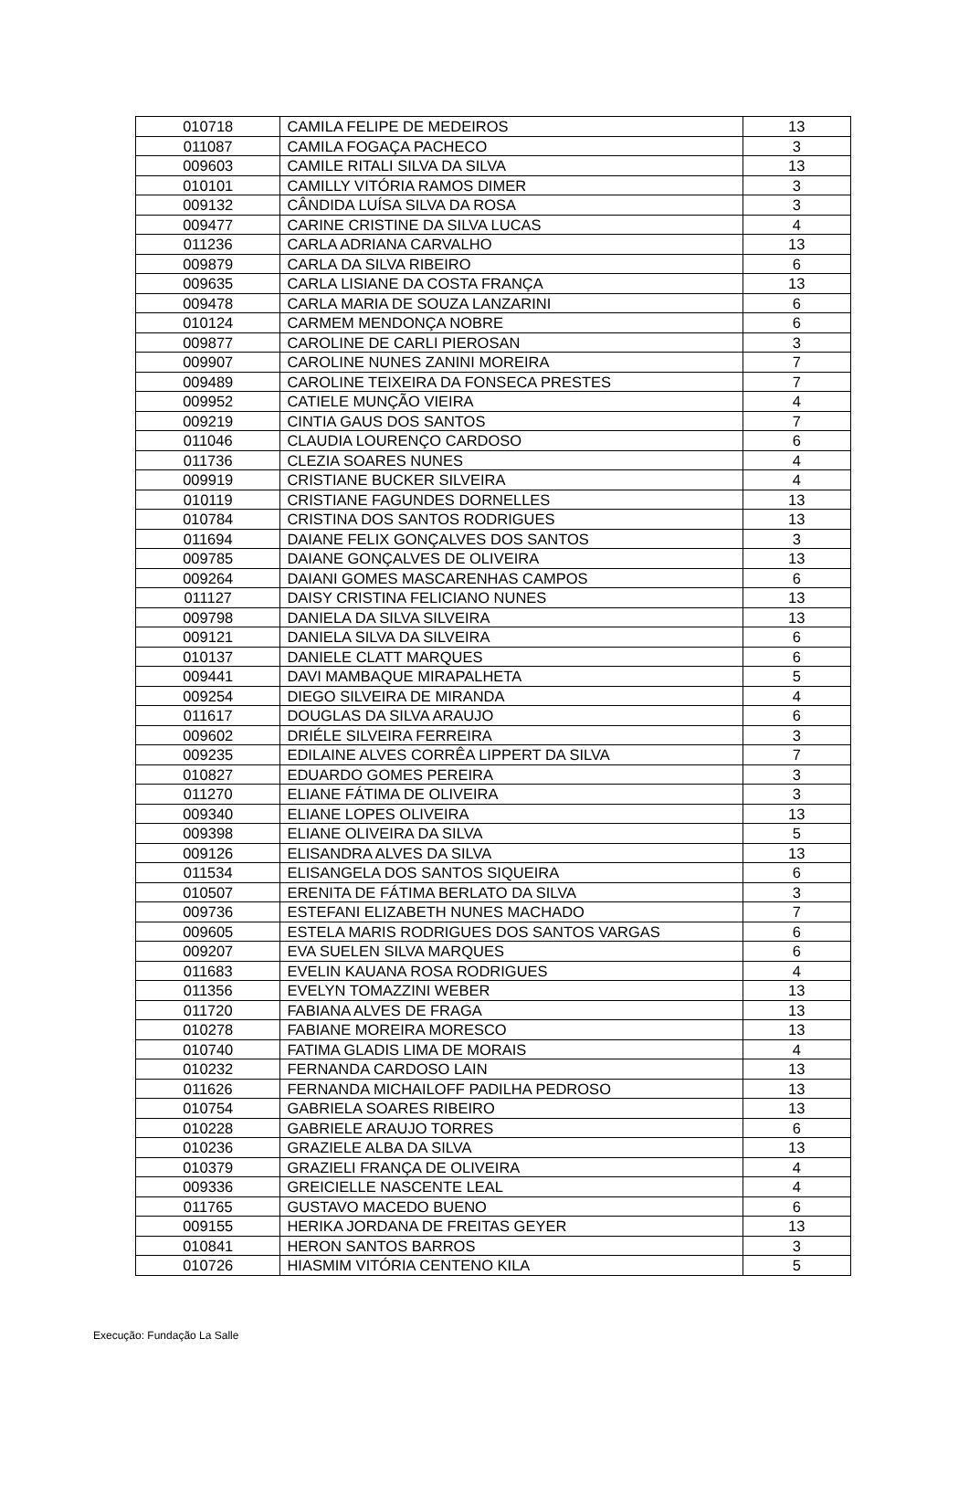| 010718 | CAMILA FELIPE DE MEDEIROS | 13 |
| 011087 | CAMILA FOGAÇA PACHECO | 3 |
| 009603 | CAMILE RITALI SILVA DA SILVA | 13 |
| 010101 | CAMILLY VITÓRIA RAMOS DIMER | 3 |
| 009132 | CÂNDIDA LUÍSA SILVA DA ROSA | 3 |
| 009477 | CARINE CRISTINE DA SILVA LUCAS | 4 |
| 011236 | CARLA ADRIANA CARVALHO | 13 |
| 009879 | CARLA DA SILVA RIBEIRO | 6 |
| 009635 | CARLA LISIANE DA COSTA FRANÇA | 13 |
| 009478 | CARLA MARIA DE SOUZA LANZARINI | 6 |
| 010124 | CARMEM MENDONÇA NOBRE | 6 |
| 009877 | CAROLINE DE CARLI PIEROSAN | 3 |
| 009907 | CAROLINE NUNES ZANINI MOREIRA | 7 |
| 009489 | CAROLINE TEIXEIRA DA FONSECA PRESTES | 7 |
| 009952 | CATIELE MUNÇÃO VIEIRA | 4 |
| 009219 | CINTIA GAUS DOS SANTOS | 7 |
| 011046 | CLAUDIA LOURENÇO CARDOSO | 6 |
| 011736 | CLEZIA SOARES NUNES | 4 |
| 009919 | CRISTIANE BUCKER SILVEIRA | 4 |
| 010119 | CRISTIANE FAGUNDES DORNELLES | 13 |
| 010784 | CRISTINA DOS SANTOS RODRIGUES | 13 |
| 011694 | DAIANE FELIX GONÇALVES DOS SANTOS | 3 |
| 009785 | DAIANE GONÇALVES DE OLIVEIRA | 13 |
| 009264 | DAIANI GOMES MASCARENHAS CAMPOS | 6 |
| 011127 | DAISY CRISTINA FELICIANO NUNES | 13 |
| 009798 | DANIELA DA SILVA SILVEIRA | 13 |
| 009121 | DANIELA SILVA DA SILVEIRA | 6 |
| 010137 | DANIELE CLATT MARQUES | 6 |
| 009441 | DAVI MAMBAQUE MIRAPALHETA | 5 |
| 009254 | DIEGO SILVEIRA DE MIRANDA | 4 |
| 011617 | DOUGLAS DA SILVA ARAUJO | 6 |
| 009602 | DRIÉLE SILVEIRA FERREIRA | 3 |
| 009235 | EDILAINE ALVES CORRÊA LIPPERT DA SILVA | 7 |
| 010827 | EDUARDO GOMES PEREIRA | 3 |
| 011270 | ELIANE FÁTIMA DE OLIVEIRA | 3 |
| 009340 | ELIANE LOPES OLIVEIRA | 13 |
| 009398 | ELIANE OLIVEIRA DA SILVA | 5 |
| 009126 | ELISANDRA ALVES DA SILVA | 13 |
| 011534 | ELISANGELA DOS SANTOS SIQUEIRA | 6 |
| 010507 | ERENITA DE FÁTIMA BERLATO DA SILVA | 3 |
| 009736 | ESTEFANI ELIZABETH NUNES MACHADO | 7 |
| 009605 | ESTELA MARIS RODRIGUES DOS SANTOS VARGAS | 6 |
| 009207 | EVA SUELEN SILVA MARQUES | 6 |
| 011683 | EVELIN KAUANA ROSA RODRIGUES | 4 |
| 011356 | EVELYN TOMAZZINI WEBER | 13 |
| 011720 | FABIANA ALVES DE FRAGA | 13 |
| 010278 | FABIANE MOREIRA MORESCO | 13 |
| 010740 | FATIMA GLADIS LIMA DE MORAIS | 4 |
| 010232 | FERNANDA CARDOSO LAIN | 13 |
| 011626 | FERNANDA MICHAILOFF PADILHA PEDROSO | 13 |
| 010754 | GABRIELA SOARES RIBEIRO | 13 |
| 010228 | GABRIELE ARAUJO TORRES | 6 |
| 010236 | GRAZIELE ALBA DA SILVA | 13 |
| 010379 | GRAZIELI FRANÇA DE OLIVEIRA | 4 |
| 009336 | GREICIELLE NASCENTE LEAL | 4 |
| 011765 | GUSTAVO MACEDO BUENO | 6 |
| 009155 | HERIKA JORDANA DE FREITAS GEYER | 13 |
| 010841 | HERON SANTOS BARROS | 3 |
| 010726 | HIASMIM VITÓRIA CENTENO KILA | 5 |
Execução: Fundação La Salle